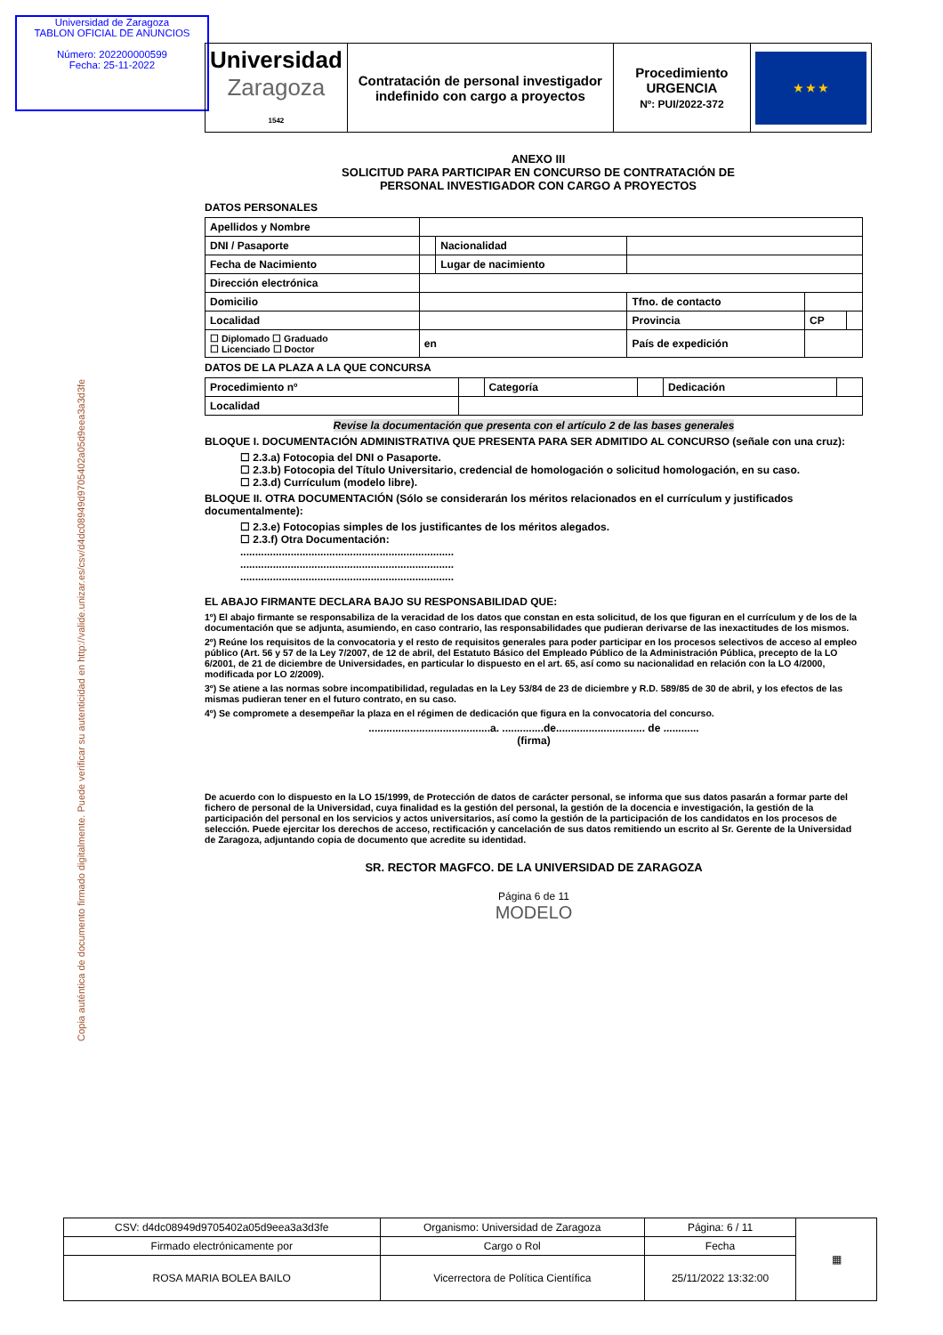Universidad de Zaragoza
TABLON OFICIAL DE ANUNCIOS
Número: 202200000599
Fecha: 25-11-2022
Copia auténtica de documento firmado digitalmente. Puede verificar su autenticidad en http://valide.unizar.es/csv/d4dc08949d9705402a05d9eea3a3d3fe
| Universidad Zaragoza 1542 | Contratación de personal investigador indefinido con cargo a proyectos | Procedimiento URGENCIA Nº: PUI/2022-372 | ★ ★ ★ |
ANEXO III
SOLICITUD PARA PARTICIPAR EN CONCURSO DE CONTRATACIÓN DE
PERSONAL INVESTIGADOR CON CARGO A PROYECTOS
DATOS PERSONALES
| Apellidos y Nombre | | | | | |
| DNI / Pasaporte | | Nacionalidad | | | |
| Fecha de Nacimiento | | Lugar de nacimiento | | | |
| Dirección electrónica | | | | | |
| Domicilio | | | Tfno. de contacto | | |
| Localidad | | | Provincia | CP | |
| ☐ Diplomado ☐ Graduado ☐ Licenciado ☐ Doctor | en | | País de expedición | | |
DATOS DE LA PLAZA A LA QUE CONCURSA
| Procedimiento nº | | Categoría | | Dedicación | |
| Localidad | | | | | |
Revise la documentación que presenta con el artículo 2 de las bases generales
BLOQUE I. DOCUMENTACIÓN ADMINISTRATIVA QUE PRESENTA PARA SER ADMITIDO AL CONCURSO (señale con una cruz):
☐ 2.3.a) Fotocopia del DNI o Pasaporte.
☐ 2.3.b) Fotocopia del Título Universitario, credencial de homologación o solicitud homologación, en su caso.
☐ 2.3.d) Currículum (modelo libre).
BLOQUE II. OTRA DOCUMENTACIÓN (Sólo se considerarán los méritos relacionados en el currículum y justificados documentalmente):
☐ 2.3.e) Fotocopias simples de los justificantes de los méritos alegados.
☐ 2.3.f) Otra Documentación:
........................................................................
........................................................................
........................................................................
EL ABAJO FIRMANTE DECLARA BAJO SU RESPONSABILIDAD QUE:
1º) El abajo firmante se responsabiliza de la veracidad de los datos que constan en esta solicitud, de los que figuran en el currículum y de los de la documentación que se adjunta, asumiendo, en caso contrario, las responsabilidades que pudieran derivarse de las inexactitudes de los mismos.
2º) Reúne los requisitos de la convocatoria y el resto de requisitos generales para poder participar en los procesos selectivos de acceso al empleo público (Art. 56 y 57 de la Ley 7/2007, de 12 de abril, del Estatuto Básico del Empleado Público de la Administración Pública, precepto de la LO 6/2001, de 21 de diciembre de Universidades, en particular lo dispuesto en el art. 65, así como su nacionalidad en relación con la LO 4/2000, modificada por LO 2/2009).
3º) Se atiene a las normas sobre incompatibilidad, reguladas en la Ley 53/84 de 23 de diciembre y R.D. 589/85 de 30 de abril, y los efectos de las mismas pudieran tener en el futuro contrato, en su caso.
4º) Se compromete a desempeñar la plaza en el régimen de dedicación que figura en la convocatoria del concurso.
.........................................a. ..............de.............................. de ............
(firma)
De acuerdo con lo dispuesto en la LO 15/1999, de Protección de datos de carácter personal, se informa que sus datos pasarán a formar parte del fichero de personal de la Universidad, cuya finalidad es la gestión del personal, la gestión de la docencia e investigación, la gestión de la participación del personal en los servicios y actos universitarios, así como la gestión de la participación de los candidatos en los procesos de selección. Puede ejercitar los derechos de acceso, rectificación y cancelación de sus datos remitiendo un escrito al Sr. Gerente de la Universidad de Zaragoza, adjuntando copia de documento que acredite su identidad.
SR. RECTOR MAGFCO. DE LA UNIVERSIDAD DE ZARAGOZA
Página 6 de 11
MODELO
| CSV: d4dc08949d9705402a05d9eea3a3d3fe | Organismo: Universidad de Zaragoza | Página: 6 / 11 | ▦ |
| Firmado electrónicamente por | Cargo o Rol | Fecha | |
| ROSA MARIA BOLEA BAILO | Vicerrectora de Política Científica | 25/11/2022 13:32:00 | |